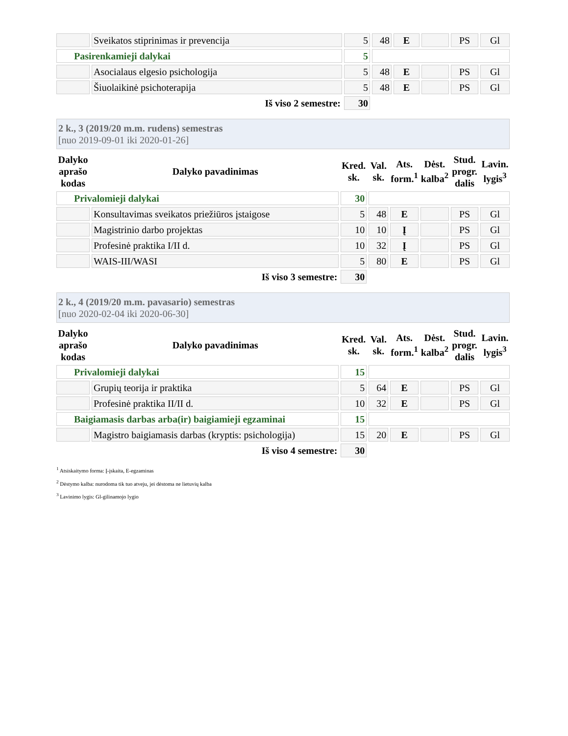| | Sveikatos stiprinimas ir prevencija | 5 | 48 | E | | PS | Gl |
| Pasirenkamieji dalykai | | 5 | | | | | |
| | Asocialaus elgesio psichologija | 5 | 48 | E | | PS | Gl |
| | Šiuolaikinė psichoterapija | 5 | 48 | E | | PS | Gl |
| Iš viso 2 semestre: | | 30 | | | | | |
2 k., 3 (2019/20 m.m. rudens) semestras
[nuo 2019-09-01 iki 2020-01-26]
| Dalyko aprašo kodas | Dalyko pavadinimas | Kred. sk. | Val. sk. | Ats. form.<sup>1</sup> | Dėst. kalba<sup>2</sup> | Stud. progr. dalis | Lavin. lygis<sup>3</sup> |
| --- | --- | --- | --- | --- | --- | --- | --- |
| Privalomieji dalykai | | 30 | | | | | |
| | Konsultavimas sveikatos priežiūros įstaigose | 5 | 48 | E | | PS | Gl |
| | Magistrinio darbo projektas | 10 | 10 | Į | | PS | Gl |
| | Profesinė praktika I/II d. | 10 | 32 | Į | | PS | Gl |
| | WAIS-III/WASI | 5 | 80 | E | | PS | Gl |
| Iš viso 3 semestre: | | 30 | | | | | |
2 k., 4 (2019/20 m.m. pavasario) semestras
[nuo 2020-02-04 iki 2020-06-30]
| Dalyko aprašo kodas | Dalyko pavadinimas | Kred. sk. | Val. sk. | Ats. form.<sup>1</sup> | Dėst. kalba<sup>2</sup> | Stud. progr. dalis | Lavin. lygis<sup>3</sup> |
| --- | --- | --- | --- | --- | --- | --- | --- |
| Privalomieji dalykai | | 15 | | | | | |
| | Grupių teorija ir praktika | 5 | 64 | E | | PS | Gl |
| | Profesinė praktika II/II d. | 10 | 32 | E | | PS | Gl |
| Baigiamasis darbas arba(ir) baigiamieji egzaminai | | 15 | | | | | |
| | Magistro baigiamasis darbas (kryptis: psichologija) | 15 | 20 | E | | PS | Gl |
| Iš viso 4 semestre: | | 30 | | | | | |
<sup>1</sup> Atsiskaitymo forma: Į-įskaita, E-egzaminas
<sup>2</sup> Dėstymo kalba: nurodoma tik tuo atveju, jei dėstoma ne lietuvių kalba
<sup>3</sup> Lavinimo lygis: Gl-gilinamojo lygio